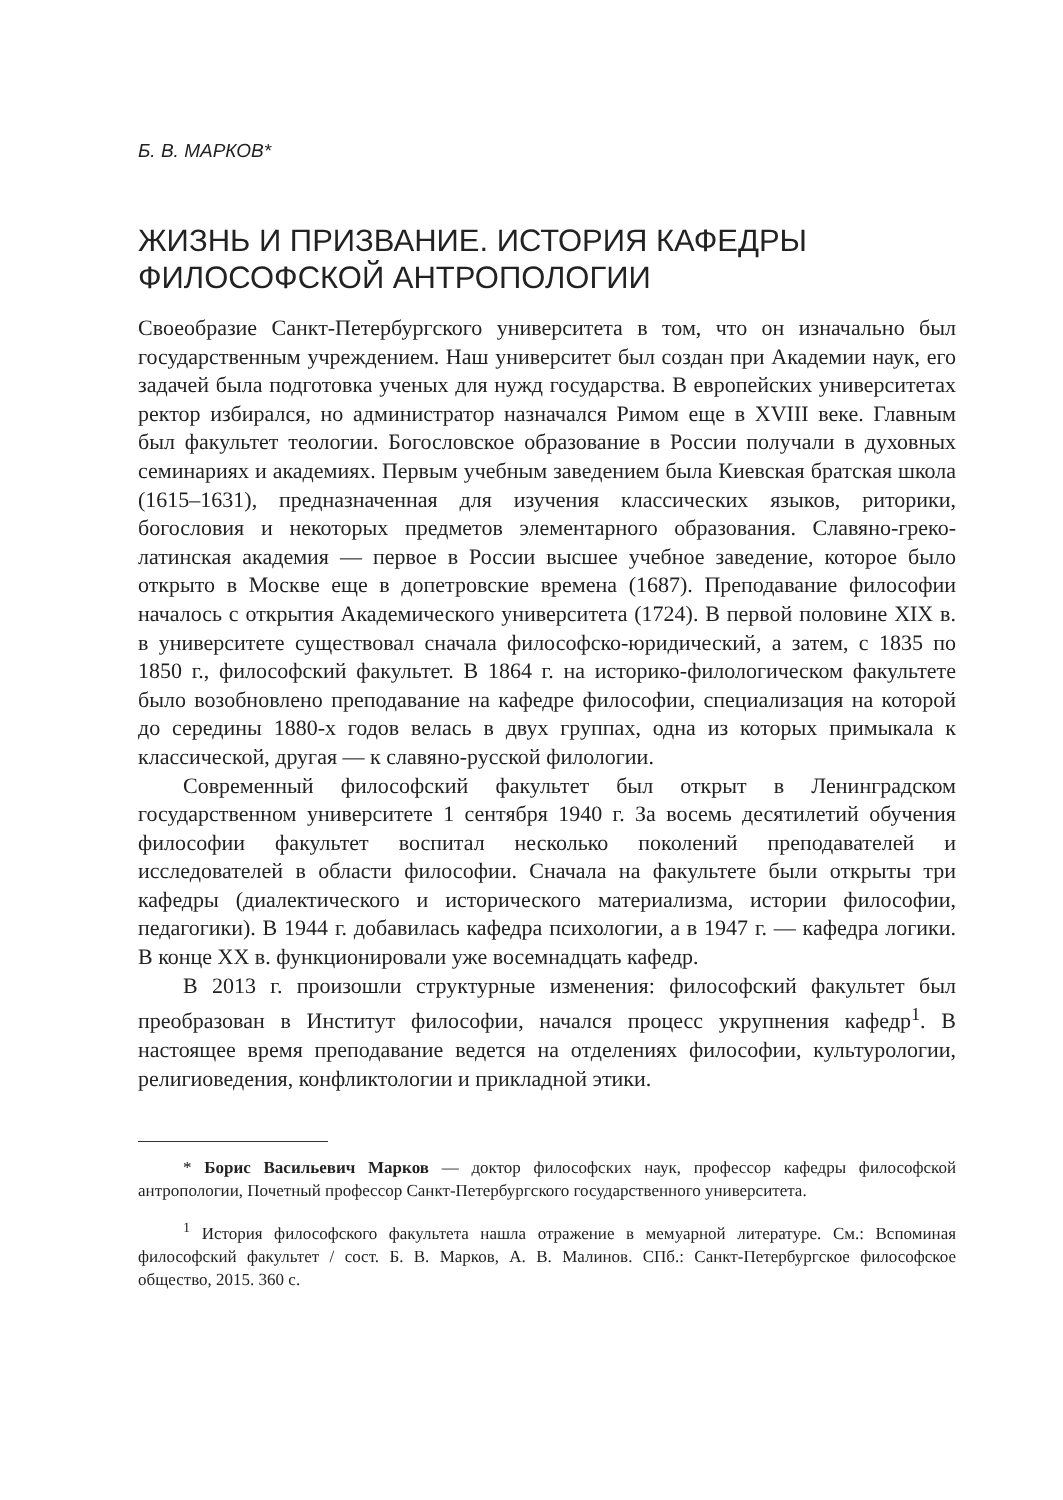Б. В. МАРКОВ*
ЖИЗНЬ И ПРИЗВАНИЕ. ИСТОРИЯ КАФЕДРЫ ФИЛОСОФСКОЙ АНТРОПОЛОГИИ
Своеобразие Санкт-Петербургского университета в том, что он изначально был государственным учреждением. Наш университет был создан при Академии наук, его задачей была подготовка ученых для нужд государства. В европейских университетах ректор избирался, но администратор назначался Римом еще в XVIII веке. Главным был факультет теологии. Богословское образование в России получали в духовных семинариях и академиях. Первым учебным заведением была Киевская братская школа (1615–1631), предназначенная для изучения классических языков, риторики, богословия и некоторых предметов элементарного образования. Славяно-греко-латинская академия — первое в России высшее учебное заведение, которое было открыто в Москве еще в допетровские времена (1687). Преподавание философии началось с открытия Академического университета (1724). В первой половине XIX в. в университете существовал сначала философско-юридический, а затем, с 1835 по 1850 г., философский факультет. В 1864 г. на историко-филологическом факультете было возобновлено преподавание на кафедре философии, специализация на которой до середины 1880-х годов велась в двух группах, одна из которых примыкала к классической, другая — к славяно-русской филологии.
Современный философский факультет был открыт в Ленинградском государственном университете 1 сентября 1940 г. За восемь десятилетий обучения философии факультет воспитал несколько поколений преподавателей и исследователей в области философии. Сначала на факультете были открыты три кафедры (диалектического и исторического материализма, истории философии, педагогики). В 1944 г. добавилась кафедра психологии, а в 1947 г. — кафедра логики. В конце XX в. функционировали уже восемнадцать кафедр.
В 2013 г. произошли структурные изменения: философский факультет был преобразован в Институт философии, начался процесс укрупнения кафедр<sup>1</sup>. В настоящее время преподавание ведется на отделениях философии, культурологии, религиоведения, конфликтологии и прикладной этики.
* Борис Васильевич Марков — доктор философских наук, профессор кафедры философской антропологии, Почетный профессор Санкт-Петербургского государственного университета.
<sup>1</sup> История философского факультета нашла отражение в мемуарной литературе. См.: Вспоминая философский факультет / сост. Б. В. Марков, А. В. Малинов. СПб.: Санкт-Петербургское философское общество, 2015. 360 с.